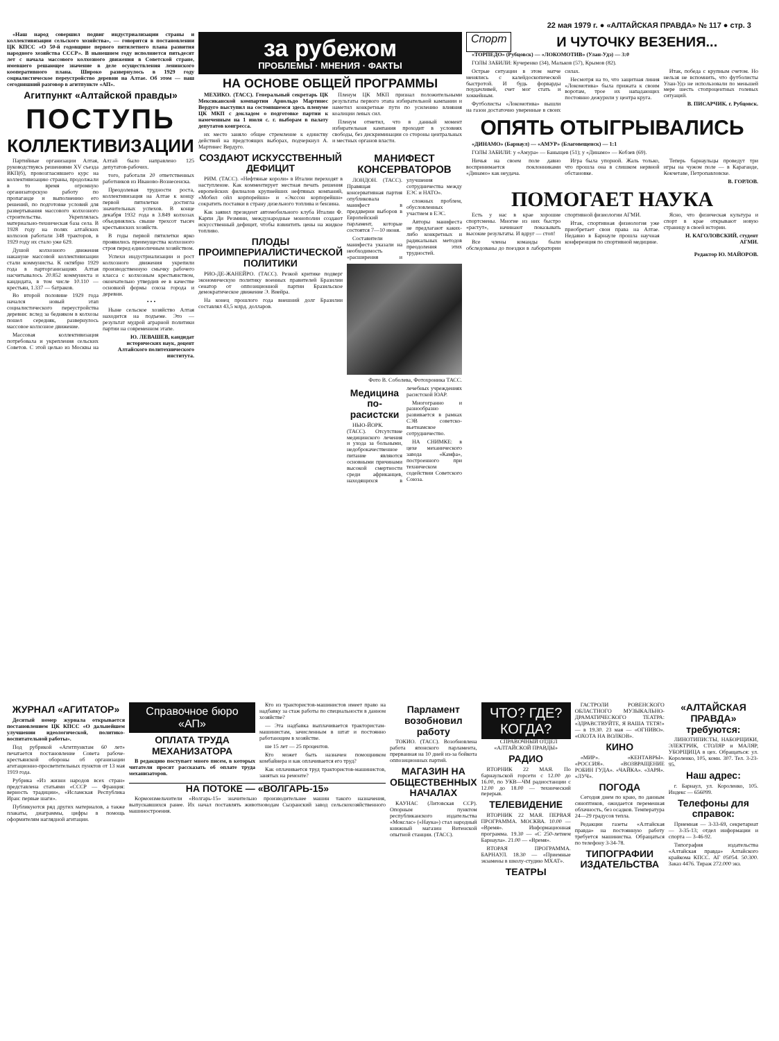22 мая 1979 г. ● «АЛТАЙСКАЯ ПРАВДА» № 117 ● стр. 3
«Наш народ совершил подвиг индустриализации страны и коллективизации сельского хозяйства», — говорится в постановлении ЦК КПСС «О 50-й годовщине первого пятилетнего плана развития народного хозяйства СССР». В нынешнем году исполняется пятьдесят лет с начала массового колхозного движения в Советской стране, имевшего решающее значение в деле осуществления ленинского кооперативного плана. Широко развернулось в 1929 году социалистическое переустройство деревни на Алтае. Об этом — наш сегодняшний разговор в агитпункте «АП».
Агитпункт «Алтайской правды»
ПОСТУПЬ
КОЛЛЕКТИВИЗАЦИИ
Партийные организации Алтая, руководствуясь решениями XV съезда ВКП(б), провозгласившего курс на коллективизацию страны, продолжали в то время огромную организаторскую работу по пропаганде и выполнению его решений, по подготовке условий для развертывания массового колхозного строительства. Укреплялась материально-техническая база села. В 1928 году на полях алтайских колхозов работали 348 тракторов, в 1929 году их стало уже 629.
Душой колхозного движения накануне массовой коллективизации стали коммунисты. К октябрю 1929 года в парторганизациях Алтая насчитывалось 20.852 коммуниста и кандидата, в том числе 10.110 — крестьян, 1.337 — батраков.
Во второй половине 1929 года начался новый этап социалистического переустройства деревни: вслед за бедняком в колхозы пошел середняк, развернулось массовое колхозное движение.
Массовая коллективизация потребовала и укрепления сельских Советов. С этой целью из Москвы на Алтай было направлено 125 депутатов-рабочих.
того, работали 20 ответственных работников из Иваново-Вознесенска.
Преодолевая трудности роста, коллективизация на Алтае к концу первой пятилетки достигла значительных успехов. В конце декабря 1932 года в 3.849 колхозах объединялись свыше трехсот тысяч крестьянских хозяйств.
В годы первой пятилетки ярко проявились преимущества колхозного строя перед единоличным хозяйством.
Успехи индустриализации и рост колхозного движения укрепили производственную смычку рабочего класса с колхозным крестьянством, окончательно утвердив ее в качестве основной формы союза города и деревни.
• • •
Ныне сельское хозяйство Алтая находится на подъеме. Это — результат мудрой аграрной политики партии на современном этапе.
Ю. ЛЕВАШЕВ, кандидат исторических наук, доцент Алтайского политехнического института.
за рубежом
ПРОБЛЕМЫ · МНЕНИЯ · ФАКТЫ
НА ОСНОВЕ ОБЩЕЙ ПРОГРАММЫ
МЕХИКО. (ТАСС). Генеральный секретарь ЦК Мексиканской компартии Арнольдо Мартинес Вердуго выступил на состоявшемся здесь пленуме ЦК МКП с докладом о подготовке партии к намеченным на 1 июля с. г. выборам в палату депутатов конгресса.
их место заняло общее стремление к единству действий на предстоящих выборах, подчеркнул А. Мартинес Вердуго.
Пленум ЦК МКП признал положительными результаты первого этапа избирательной кампании и наметил конкретные пути по усилению влияния коалиции левых сил.
Пленум отметил, что в данный момент избирательная кампания проходит в условиях свободы, без дискриминации со стороны центральных и местных органов власти.
СОЗДАЮТ ИСКУССТВЕННЫЙ ДЕФИЦИТ
РИМ. (ТАСС). «Нефтяные короли» в Италии переходят в наступление. Как комментирует местная печать решения европейских филиалов крупнейших нефтяных компаний, «Мобил ойл корпорейшн» и «Экссон корпорейшн» сократить поставки в страну дизельного топлива и бензина.
Как заявил президент автомобильного клуба Италии Ф. Карпи Ди Резмини, международные монополии создают искусственный дефицит, чтобы взвинтить цены на жидкое топливо.
ПЛОДЫ ПРОИМПЕРИАЛИСТИЧЕСКОЙ ПОЛИТИКИ
РИО-ДЕ-ЖАНЕЙРО. (ТАСС). Резкой критике подверг экономическую политику военных правителей Бразилии сенатор от оппозиционной партии Бразильское демократическое движение Э. Виейра.
На конец прошлого года внешний долг Бразилии составлял 43,5 млрд. долларов.
МАНИФЕСТ КОНСЕРВАТОРОВ
ЛОНДОН. (ТАСС). Правящая консервативная партия опубликовала манифест в преддверии выборов в Европейский парламент, которые состоятся 7—10 июня.
Составители манифеста указали на необходимость «расширения и улучшения сотрудничества между ЕЭС и НАТО».
сложных проблем, обусловленных участием в ЕЭС.
Авторы манифеста не предлагают каких-либо конкретных и радикальных методов преодоления этих трудностей.
Фото В. Соболева, Фотохроника ТАСС.
Медицина по-расистски
НЬЮ-ЙОРК. (ТАСС). Отсутствие медицинского лечения и ухода за больными, недоброкачественное питание являются основными причинами высокой смертности среди африканцев, находящихся в лечебных учреждениях расистской ЮАР.
Многогранно и разнообразно развивается в рамках СЭВ советско-вьетнамское сотрудничество.
НА СНИМКЕ: в цехе механического завода «Камфа», построенного при техническом содействии Советского Союза.
Спорт
И ЧУТОЧКУ ВЕЗЕНИЯ...
«ТОРПЕДО» (Рубцовск) — «ЛОКОМОТИВ» (Улан-Удэ) — 3:0
ГОЛЫ ЗАБИЛИ: Кучеренко (34), Мальков (57), Крымов (82).
Острые ситуации в этом матче менялись с калейдоскопической быстротой. И будь форварды поудачливей, счет мог стать и хоккейным.
Футболисты «Локомотива» вышли на газон достаточно уверенные в своих силах.
Несмотря на то, что защитная линия «Локомотива» была прижата к своим воротам, трое их нападающих постоянно дежурили у центра круга.
Итак, победа с крупным счетом. Но нельзя не вспомнить, что футболисты Улан-Удэ не использовали по меньшей мере шесть стопроцентных голевых ситуаций.
В. ПИСАРЧИК. г. Рубцовск.
ОПЯТЬ ОТЫГРЫВАЛИСЬ
«ДИНАМО» (Барнаул) — «АМУР» (Благовещенск) — 1:1
ГОЛЫ ЗАБИЛИ: у «Амура» — Баныщев (51); у «Динамо» — Кобзев (69).
Ничья на своем поле давно воспринимается поклонниками «Динамо» как неудача.
Игра была упорной. Жаль только, что прошла она в слишком нервной обстановке.
Теперь барнаульцы проведут три игры на чужом поле — в Караганде, Кокчетаве, Петропавловске.
В. ГОРЛОВ.
ПОМОГАЕТ НАУКА
Есть у нас в крае хорошие спортсмены. Многие из них быстро «растут», начинают показывать высокие результаты. И вдруг — стоп!
Все члены команды были обследованы до поездки в лаборатории спортивной физиологии АГМИ.
Итак, спортивная физиология уже приобретает свои права на Алтае. Недавно в Барнауле прошла научная конференция по спортивной медицине.
Ясно, что физическая культура и спорт в крае открывают новую страницу в своей истории.
Н. КАГОЛОВСКИЙ, студент АГМИ.
Редактор Ю. МАЙОРОВ.
ЖУРНАЛ «АГИТАТОР»
Десятый номер журнала открывается постановлением ЦК КПСС «О дальнейшем улучшении идеологической, политико-воспитательной работы».
Под рубрикой «Агитпунктам 60 лет» печатается постановление Совета рабоче-крестьянской обороны об организации агитационно-просветительных пунктов от 13 мая 1919 года.
Рубрика «Из жизни народов всех стран» представлена статьями «СССР — Франция: верность традиции», «Исламская Республика Иран: первые шаги».
Публикуются ряд других материалов, а также плакаты, диаграммы, цифры в помощь оформителям наглядной агитации.
Справочное бюро «АП»
ОПЛАТА ТРУДА МЕХАНИЗАТОРА
В редакцию поступает много писем, в которых читатели просят рассказать об оплате труда механизаторов.
Кто из трактористов-машинистов имеет право на надбавку за стаж работы по специальности в данном хозяйстве?
— Эта надбавка выплачивается трактористам-машинистам, зачисленным в штат и постоянно работающим в хозяйстве.
ше 15 лет — 25 процентов.
Кто может быть назначен помощником комбайнера и как оплачивается его труд?
Как оплачивается труд трактористов-машинистов, занятых на ремонте?
НА ПОТОКЕ — «ВОЛГАРЬ-15»
Кормоизмельчители «Волгарь-15» значительно производительнее машин такого назначения, выпускавшихся ранее. Их начал поставлять животноводам Сызранский завод сельскохозяйственного машиностроения.
Парламент возобновил работу
ТОКИО. (ТАСС). Возобновлена работа японского парламента, прерванная на 10 дней из-за бойкота оппозиционных партий.
МАГАЗИН НА ОБЩЕСТВЕННЫХ НАЧАЛАХ
КАУНАС (Литовская ССР). Опорным пунктом республиканского издательства «Мокслас» («Наука») стал народный книжный магазин Витенской опытной станции. (ТАСС).
ЧТО? ГДЕ? КОГДА?
СПРАВОЧНЫЙ ОТДЕЛ «АЛТАЙСКОЙ ПРАВДЫ»
РАДИО
ВТОРНИК 22 МАЯ. По барнаульской горсети с 12.00 до 16.00, по УКВ—ЧМ радиостанции с 12.00 до 18.00 — технический перерыв.
ТЕЛЕВИДЕНИЕ
ВТОРНИК 22 МАЯ. ПЕРВАЯ ПРОГРАММА. МОСКВА. 10.00 — «Время». Информационная программа. 19.30 — «С 250-летием Барнаула». 21.00 — «Время».
ВТОРАЯ ПРОГРАММА. БАРНАУЛ. 18.30 — «Приемные экзамены в школу-студию МХАТ».
ТЕАТРЫ
ГАСТРОЛИ РОВЕНСКОГО ОБЛАСТНОГО МУЗЫКАЛЬНО-ДРАМАТИЧЕСКОГО ТЕАТРА: «ЗДРАВСТВУЙТЕ, Я ВАША ТЕТЯ!» — в 19.30. 23 мая — «ОГНИВО». «ОХОТА НА ВОЛКОВ».
КИНО
«МИР». «КЕНТАВРЫ». «РОССИЯ». «ВОЗВРАЩЕНИЕ РОБИН ГУДА». «ЧАЙКА». «ЗАРЯ». «ЛУЧ».
ПОГОДА
Сегодня днем по краю, по данным синоптиков, ожидается переменная облачность, без осадков. Температура 24—29 градусов тепла.
Редакции газеты «Алтайская правда» на постоянную работу требуется машинистка. Обращаться по телефону 3-34-78.
ТИПОГРАФИИ ИЗДАТЕЛЬСТВА «АЛТАЙСКАЯ ПРАВДА» требуются:
ЛИНОТИПИСТЫ, НАБОРЩИКИ, ЭЛЕКТРИК, СТОЛЯР и МАЛЯР, УБОРЩИЦА в цех. Обращаться: ул. Короленко, 105, комн. 307. Тел. 3-23-95.
Наш адрес:
г. Барнаул, ул. Короленко, 105. Индекс — 656099.
Телефоны для справок:
Приемная — 3-33-69, секретариат — 3-35-13; отдел информации и спорта — 3-46-92.
Типография издательства «Алтайская правда» Алтайского крайкома КПСС. АГ 05054. 50.300. Заказ 4476. Тираж 272.000 экз.